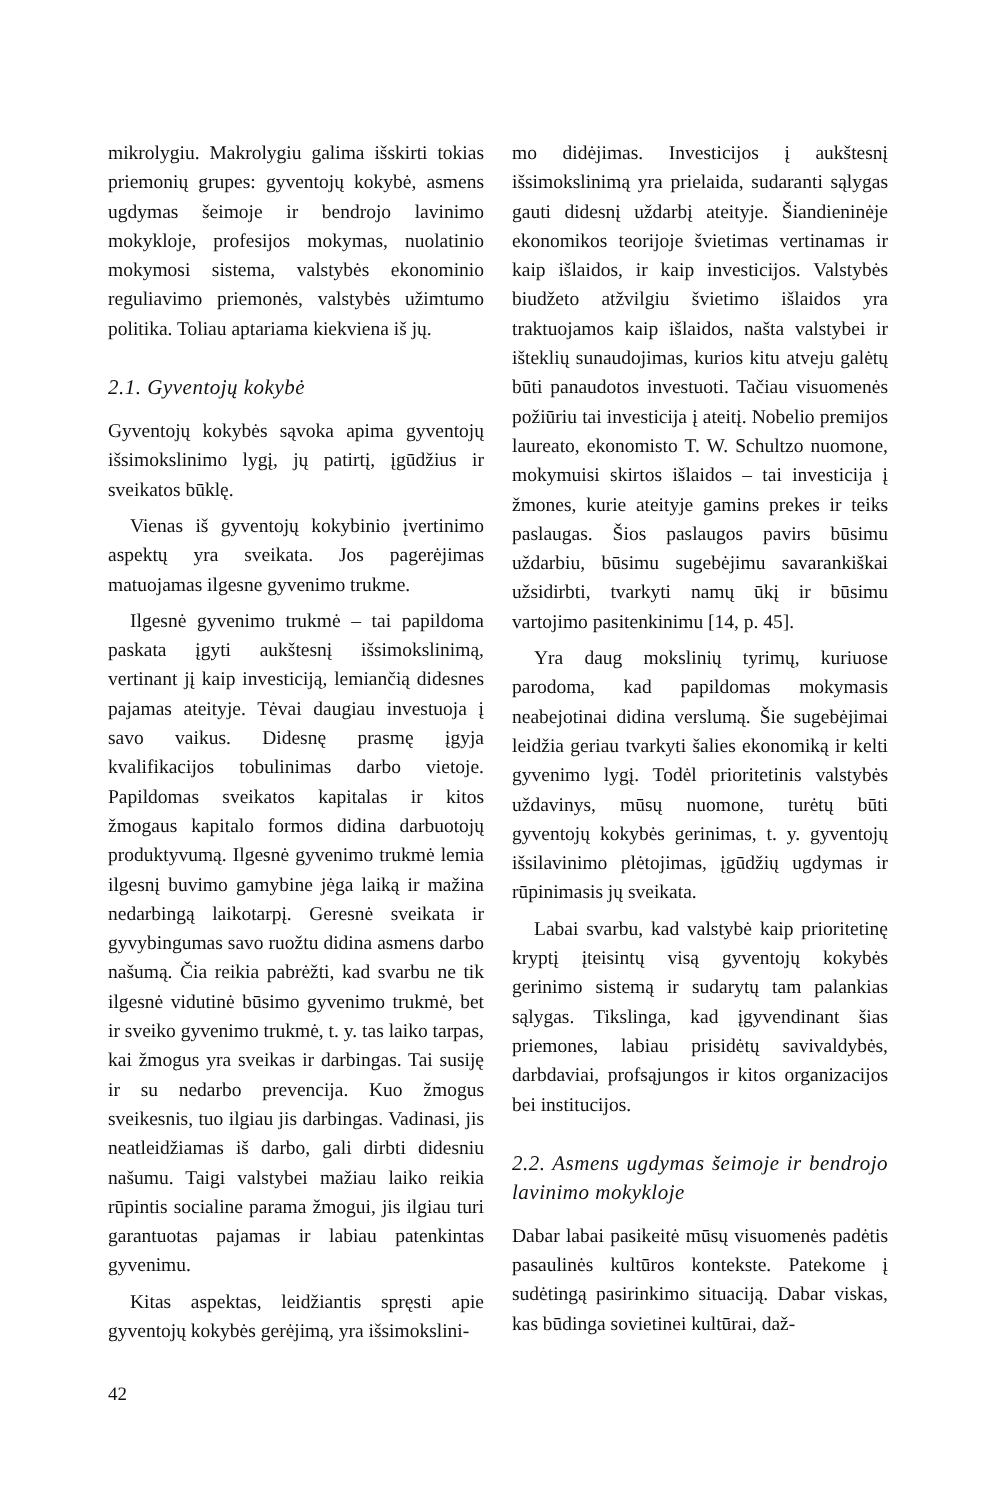mikrolygiu. Makrolygiu galima išskirti tokias priemonių grupes: gyventojų kokybė, asmens ugdymas šeimoje ir bendrojo lavinimo mokykloje, profesijos mokymas, nuolatinio mokymosi sistema, valstybės ekonominio reguliavimo priemonės, valstybės užimtumo politika. Toliau aptariama kiekviena iš jų.
2.1. Gyventojų kokybė
Gyventojų kokybės sąvoka apima gyventojų išsimokslinimo lygį, jų patirtį, įgūdžius ir sveikatos būklę.
Vienas iš gyventojų kokybinio įvertinimo aspektų yra sveikata. Jos pagerėjimas matuojamas ilgesne gyvenimo trukme.
Ilgesnė gyvenimo trukmė – tai papildoma paskata įgyti aukštesnį išsimokslinimą, vertinant jį kaip investiciją, lemiančią didesnes pajamas ateityje. Tėvai daugiau investuoja į savo vaikus. Didesnę prasmę įgyja kvalifikacijos tobulinimas darbo vietoje. Papildomas sveikatos kapitalas ir kitos žmogaus kapitalo formos didina darbuotojų produktyvumą. Ilgesnė gyvenimo trukmė lemia ilgesnį buvimo gamybine jėga laiką ir mažina nedarbingą laikotarpį. Geresnė sveikata ir gyvybingumas savo ruožtu didina asmens darbo našumą. Čia reikia pabrėžti, kad svarbu ne tik ilgesnė vidutinė būsimo gyvenimo trukmė, bet ir sveiko gyvenimo trukmė, t. y. tas laiko tarpas, kai žmogus yra sveikas ir darbingas. Tai susiję ir su nedarbo prevencija. Kuo žmogus sveikesnis, tuo ilgiau jis darbingas. Vadinasi, jis neatleidžiamas iš darbo, gali dirbti didesniu našumu. Taigi valstybei mažiau laiko reikia rūpintis socialine parama žmogui, jis ilgiau turi garantuotas pajamas ir labiau patenkintas gyvenimu.
Kitas aspektas, leidžiantis spręsti apie gyventojų kokybės gerėjimą, yra išsimokslini-
mo didėjimas. Investicijos į aukštesnį išsimokslinimą yra prielaida, sudaranti sąlygas gauti didesnį uždarbį ateityje. Šiandieninėje ekonomikos teorijoje švietimas vertinamas ir kaip išlaidos, ir kaip investicijos. Valstybės biudžeto atžvilgiu švietimo išlaidos yra traktuojamos kaip išlaidos, našta valstybei ir išteklių sunaudojimas, kurios kitu atveju galėtų būti panaudotos investuoti. Tačiau visuomenės požiūriu tai investicija į ateitį. Nobelio premijos laureato, ekonomisto T. W. Schultzo nuomone, mokymuisi skirtos išlaidos – tai investicija į žmones, kurie ateityje gamins prekes ir teiks paslaugas. Šios paslaugos pavirs būsimu uždarbiu, būsimu sugebėjimu savarankiškai užsidirbti, tvarkyti namų ūkį ir būsimu vartojimo pasitenkinimu [14, p. 45].
Yra daug mokslinių tyrimų, kuriuose parodoma, kad papildomas mokymasis neabejotinai didina verslumą. Šie sugebėjimai leidžia geriau tvarkyti šalies ekonomiką ir kelti gyvenimo lygį. Todėl prioritetinis valstybės uždavinys, mūsų nuomone, turėtų būti gyventojų kokybės gerinimas, t. y. gyventojų išsilavinimo plėtojimas, įgūdžių ugdymas ir rūpinimasis jų sveikata.
Labai svarbu, kad valstybė kaip prioritetinę kryptį įteisintų visą gyventojų kokybės gerinimo sistemą ir sudarytų tam palankias sąlygas. Tikslinga, kad įgyvendinant šias priemones, labiau prisidėtų savivaldybės, darbdaviai, profsąjungos ir kitos organizacijos bei institucijos.
2.2. Asmens ugdymas šeimoje ir bendrojo lavinimo mokykloje
Dabar labai pasikeitė mūsų visuomenės padėtis pasaulinės kultūros kontekste. Patekome į sudėtingą pasirinkimo situaciją. Dabar viskas, kas būdinga sovietinei kultūrai, daž-
42